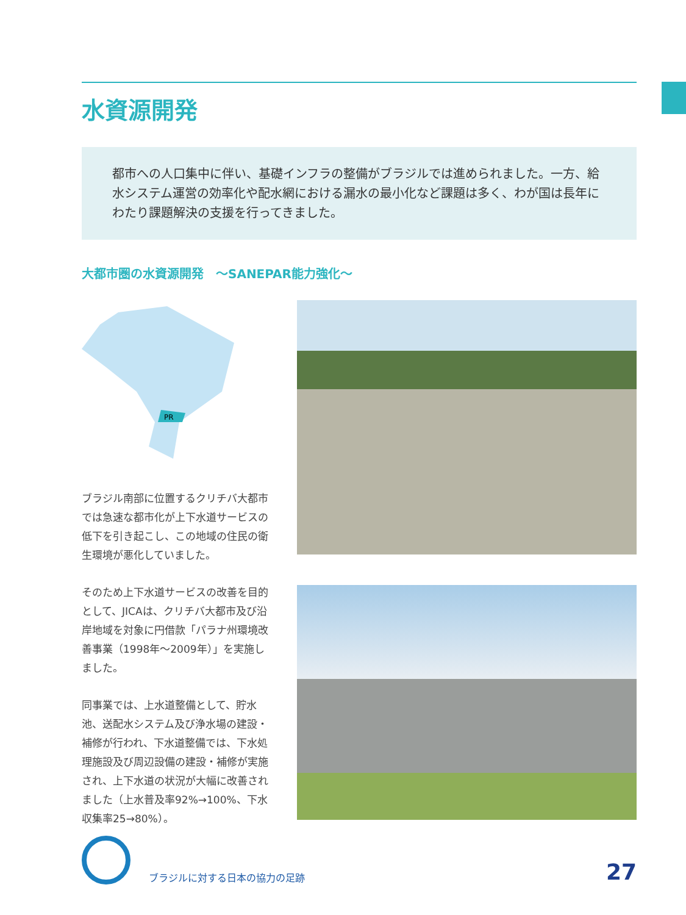水資源開発
都市への人口集中に伴い、基礎インフラの整備がブラジルでは進められました。一方、給水システム運営の効率化や配水網における漏水の最小化など課題は多く、わが国は長年にわたり課題解決の支援を行ってきました。
大都市圏の水資源開発　～SANEPAR能力強化～
PR
ブラジル南部に位置するクリチバ大都市では急速な都市化が上下水道サービスの低下を引き起こし、この地域の住民の衛生環境が悪化していました。
そのため上下水道サービスの改善を目的として、JICAは、クリチバ大都市及び沿岸地域を対象に円借款「パラナ州環境改善事業（1998年～2009年）」を実施しました。
同事業では、上水道整備として、貯水池、送配水システム及び浄水場の建設・補修が行われ、下水道整備では、下水処理施設及び周辺設備の建設・補修が実施され、上下水道の状況が大幅に改善されました（上水普及率92%→100%、下水収集率25→80%）。
ブラジルに対する日本の協力の足跡
27